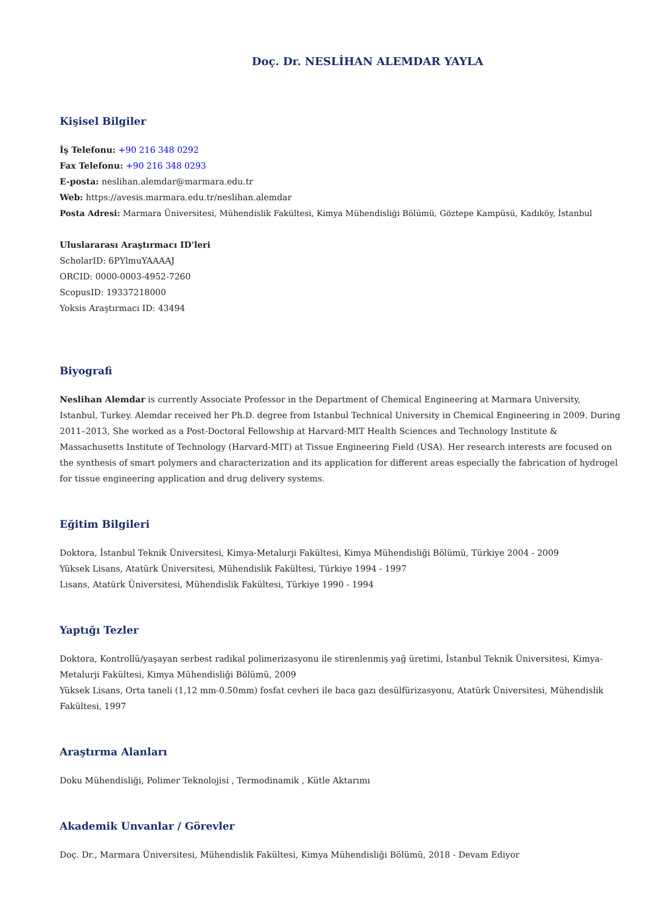Doç. Dr. NESLİHAN ALEMDAR YAYLA
Kişisel Bilgiler
İş Telefonu: +90 216 348 0292
Fax Telefonu: +90 216 348 0293
E-posta: neslihan.alemdar@marmara.edu.tr
Web: https://avesis.marmara.edu.tr/neslihan.alemdar
Posta Adresi: Marmara Üniversitesi, Mühendislik Fakültesi, Kimya Mühendisliği Bölümü, Göztepe Kampüsü, Kadıköy, İstanbul
Uluslararası Araştırmacı ID'leri
ScholarID: 6PYlmuYAAAAJ
ORCID: 0000-0003-4952-7260
ScopusID: 19337218000
Yoksis Araştırmacı ID: 43494
Biyografi
Neslihan Alemdar is currently Associate Professor in the Department of Chemical Engineering at Marmara University, Istanbul, Turkey. Alemdar received her Ph.D. degree from Istanbul Technical University in Chemical Engineering in 2009. During 2011–2013, She worked as a Post-Doctoral Fellowship at Harvard-MIT Health Sciences and Technology Institute & Massachusetts Institute of Technology (Harvard-MIT) at Tissue Engineering Field (USA). Her research interests are focused on the synthesis of smart polymers and characterization and its application for different areas especially the fabrication of hydrogel for tissue engineering application and drug delivery systems.
Eğitim Bilgileri
Doktora, İstanbul Teknik Üniversitesi, Kimya-Metalurji Fakültesi, Kimya Mühendisliği Bölümü, Türkiye 2004 - 2009
Yüksek Lisans, Atatürk Üniversitesi, Mühendislik Fakültesi, Türkiye 1994 - 1997
Lisans, Atatürk Üniversitesi, Mühendislik Fakültesi, Türkiye 1990 - 1994
Yaptığı Tezler
Doktora, Kontrollü/yaşayan serbest radikal polimerizasyonu ile stirenlenmiş yağ üretimi, İstanbul Teknik Üniversitesi, Kimya-Metalurji Fakültesi, Kimya Mühendisliği Bölümü, 2009
Yüksek Lisans, Orta taneli (1,12 mm-0.50mm) fosfat cevheri ile baca gazı desülfürizasyonu, Atatürk Üniversitesi, Mühendislik Fakültesi, 1997
Araştırma Alanları
Doku Mühendisliği, Polimer Teknolojisi , Termodinamik , Kütle Aktarımı
Akademik Unvanlar / Görevler
Doç. Dr., Marmara Üniversitesi, Mühendislik Fakültesi, Kimya Mühendisliği Bölümü, 2018 - Devam Ediyor